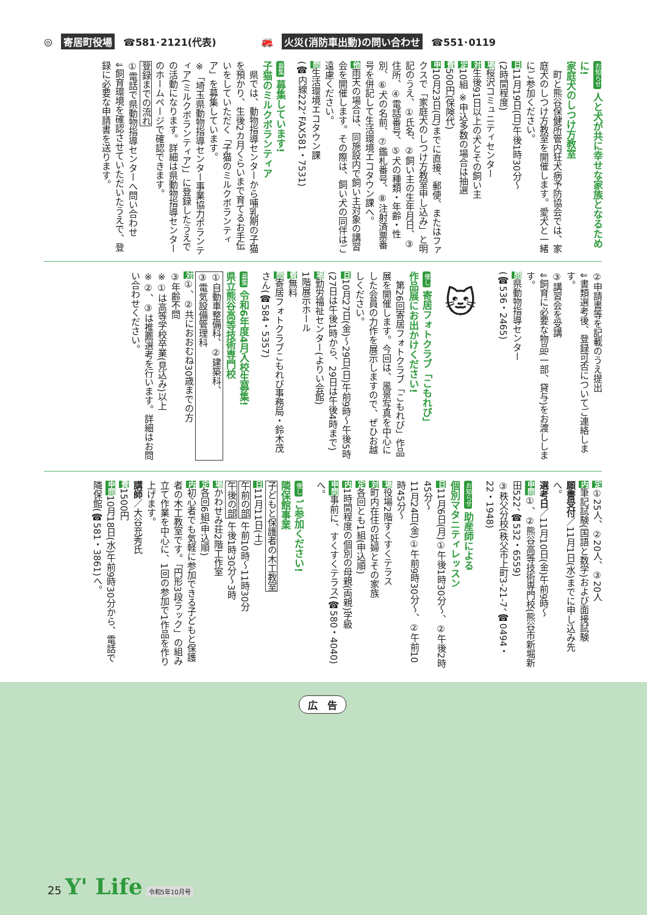◎ 寄居町役場 ☎581･2121(代表) 🚒 火災(消防車出動)の問い合わせ ☎551･0119
お知らせ 人と犬が共に幸せな家族となるために!
家庭犬のしつけ方教室
　町と熊谷保健所管内狂犬病予防協会では、家庭犬のしつけ方教室を開催します。愛犬と一緒にご参加ください。
日11月19日(日)午後1時30分～
(2時間程度)
場桜沢コミュニティセンター
対生後91日以上の犬とその飼い主
定10組 ※申込多数の場合は抽選
費500円(保険代)
申10月23日(月)までに直接、郵便、またはファクスで「家庭犬のしつけ方教室申し込み」と明記のうえ、①氏名、②飼い主の生年月日、③住所、④電話番号、⑤犬の種類・年齢・性別、⑥犬の名前、⑦鑑札番号、⑧注射済票番号を併記して生活環境エコタウン課へ。
他雨天の場合は、同施設内で飼い主対象の講習会を開催します。その際は、飼い犬の同伴はご遠慮ください。
問生活環境エコタウン課
(☎内線222、FAX581・7531)
募集 募集しています!
子猫のミルクボランティア
　県では、動物指導センターから哺乳期の子猫を預かり、生後2カ月くらいまで育てるお手伝いをしていただく「子猫のミルクボランティア」を募集しています。
※「埼玉県動物指導センター事業協力ボランティア(ミルクボランティア)」に登録したうえでの活動になります。詳細は県動物指導センターのホームページで確認できます。
登録までの流れ
①電話で県動物指導センターへ問い合わせ
⇓飼育環境を確認させていただいたうえで、登録に必要な申請書を送ります。
②申請書等を記載のうえ提出
⇓書類選考後、登録可否についてご連絡します。
③講習会を受講
⇓飼育に必要な物品(一部、貸与)をお渡しします。
問県動物指導センター
(☎536・2465)
🐱
催し 寄居フォトクラブ「こもれび」
作品展にお出かけください!
　第26回寄居フォトクラブ「こもれび」作品展を開催します。今回は、風景写真を中心にした会員の力作を展示しますので、ぜひお越しください。
日10月27日(金)～29日(日)午前9時～午後5時
(27日は午後1時から、29日は午後4時まで)
場勤労福祉センター(よりい会館)
1階展示ホール
費無料
問寄居フォトクラブこもれび事務局・鈴木茂さん(☎584・5357)
募集 令和6年度4月入校生募集!
県立熊谷高等技術専門校
①自動車整備科、②建築科、
③電気設備管理科
対①、②共におおむね30歳までの方
③年齢不問
※①は高等学校卒業(見込み)以上
※②、③は推薦選考を行います。詳細はお問い合わせください。
定①25人、②20人、③20人
内筆記試験(国語と数学)および面接試験
願書受付／11月1日(水)までに申し込み先へ。
選考日／11月10日(金)午前9時～
申問①、②熊谷高等技術専門校(熊谷市新堀新田522、☎532・6559)
③秩父分校(秩父市上町3-21-7、☎0494・22・1948)
お知らせ 助産師による
個別マタニティレッスン
日11月6日(月)①午後1時30分～、②午後2時45分～
11月24日(金)①午前9時30分～、②午前10時45分～
場役場2階すくすくテラス
対町内在住の妊婦とその家族
定各回とも1組(申込順)
内1時間程度の個別の母親(両親)学級
申問事前に、すくすくテラス(☎580・4040)へ。
催し ご参加ください!
隣保館事業
子どもと保護者の木工教室
日11月11日(土)
午前の部 午前10時～11時30分
午後の部 午後1時30分～3時
場かわせみ荘2階工作室
定各回6組(申込順)
内初心者でも気軽に参加できる子どもと保護者の木工教室です。「円形3段ラック」の組み立て作業を中心に、1回の参加で1作品を作り上げます。
講師／大谷充秀氏
費1500円
申問10月18日(水)午前9時30分から、電話で隣保館(☎581・3861)へ。
広　告
25 Y' Life 令和5年10月号